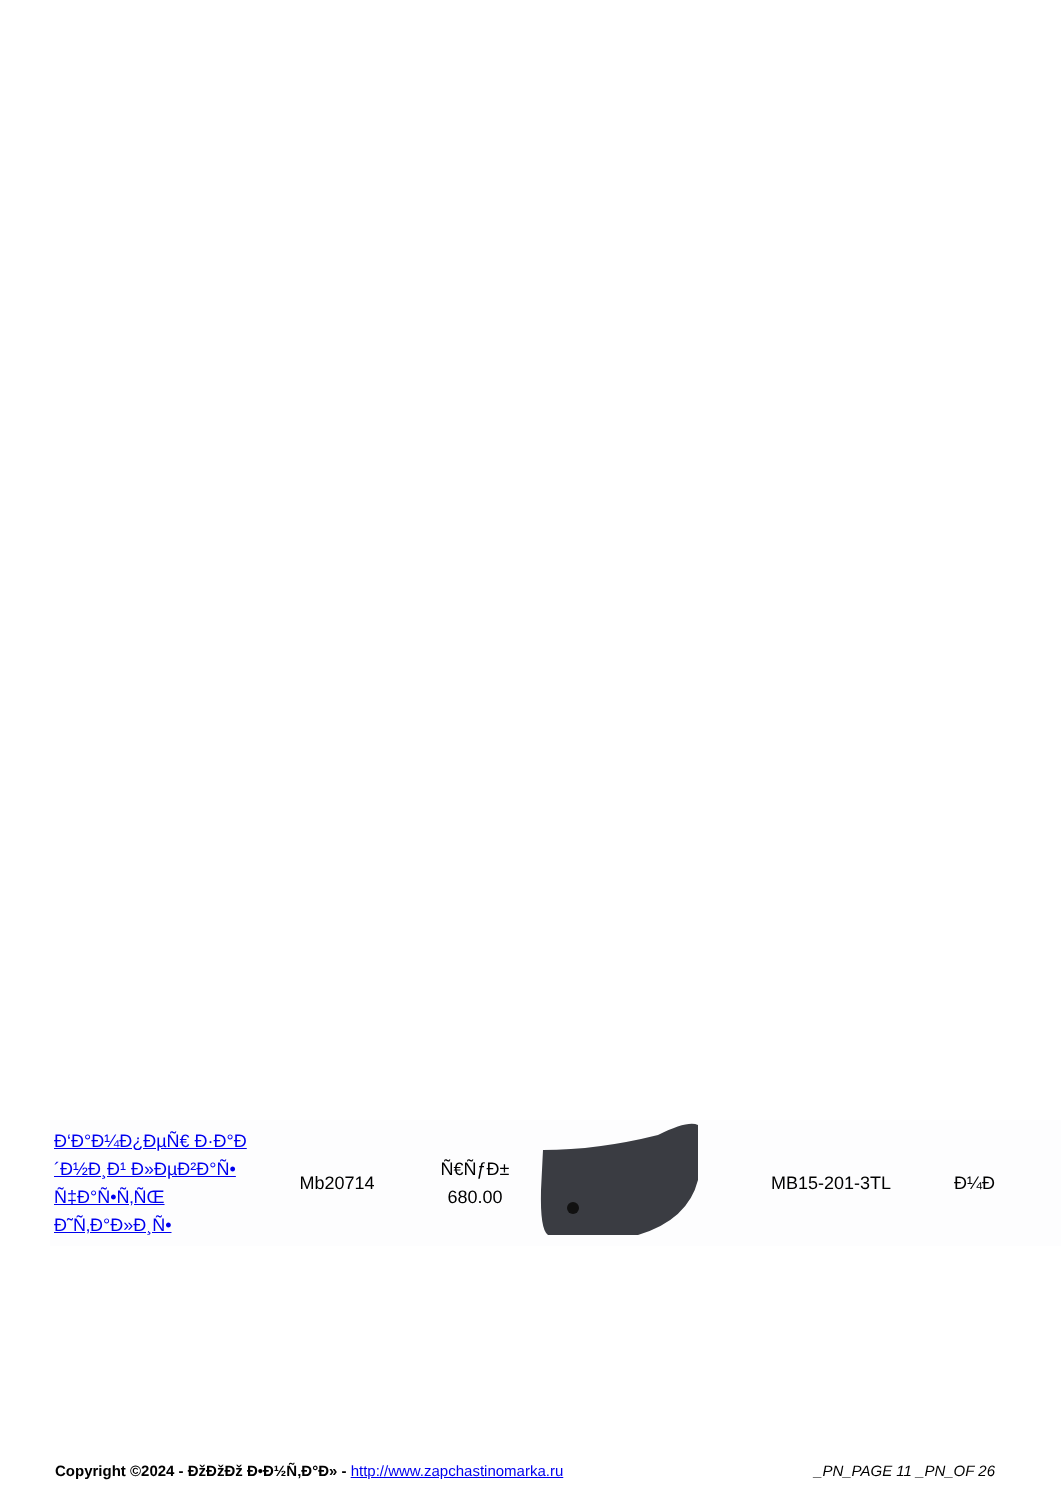| Đ‘Đ°Đ¼Đ¿ĐµÑ€ Đ·Đ°Đ´Đ½Đ¸Đ¹ Đ»ĐµĐ²Đ°Ñ• Ñ‡Đ°Ñ•Ñ‚ÑŒ Đ˜Ñ‚Đ°Đ»Đ¸Ñ• | Mb20714 | Ñ€ÑƒĐ± 680.00 | | MB15-201-3TL | Đ¼Đ |
Copyright ©2024 - ĐžĐžĐž Đ•Đ½Ñ‚Đ°Đ» - http://www.zapchastinomarka.ru _PN_PAGE 11 _PN_OF 26